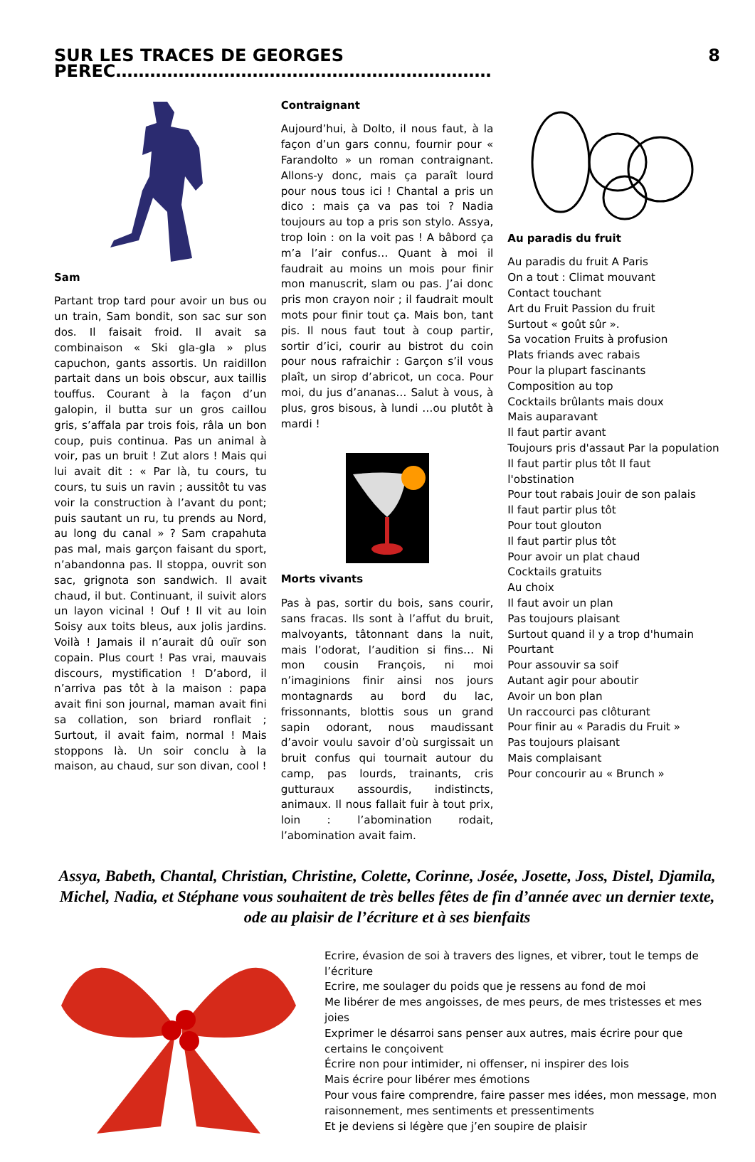SUR LES TRACES DE GEORGES PEREC………………………………………………………… 8
Sam
Partant trop tard pour avoir un bus ou un train, Sam bondit, son sac sur son dos. Il faisait froid. Il avait sa combinaison « Ski gla-gla » plus capuchon, gants assortis. Un raidillon partait dans un bois obscur, aux taillis touffus. Courant à la façon d’un galopin, il butta sur un gros caillou gris, s’affala par trois fois, râla un bon coup, puis continua. Pas un animal à voir, pas un bruit ! Zut alors ! Mais qui lui avait dit : « Par là, tu cours, tu cours, tu suis un ravin ; aussitôt tu vas voir la construction à l’avant du pont; puis sautant un ru, tu prends au Nord, au long du canal » ? Sam crapahuta pas mal, mais garçon faisant du sport, n’abandonna pas. Il stoppa, ouvrit son sac, grignota son sandwich. Il avait chaud, il but. Continuant, il suivit alors un layon vicinal ! Ouf ! Il vit au loin Soisy aux toits bleus, aux jolis jardins. Voilà ! Jamais il n’aurait dû ouïr son copain. Plus court ! Pas vrai, mauvais discours, mystification ! D’abord, il n’arriva pas tôt à la maison : papa avait fini son journal, maman avait fini sa collation, son briard ronflait ; Surtout, il avait faim, normal ! Mais stoppons là. Un soir conclu à la maison, au chaud, sur son divan, cool !
Contraignant
Aujourd’hui, à Dolto, il nous faut, à la façon d’un gars connu, fournir pour « Farandolto » un roman contraignant. Allons-y donc, mais ça paraît lourd pour nous tous ici ! Chantal a pris un dico : mais ça va pas toi ? Nadia toujours au top a pris son stylo. Assya, trop loin : on la voit pas ! A bâbord ça m’a l’air confus… Quant à moi il faudrait au moins un mois pour finir mon manuscrit, slam ou pas. J’ai donc pris mon crayon noir ; il faudrait moult mots pour finir tout ça. Mais bon, tant pis. Il nous faut tout à coup partir, sortir d’ici, courir au bistrot du coin pour nous rafraichir : Garçon s’il vous plaît, un sirop d’abricot, un coca. Pour moi, du jus d’ananas… Salut à vous, à plus, gros bisous, à lundi …ou plutôt à mardi !
Morts vivants
Pas à pas, sortir du bois, sans courir, sans fracas. Ils sont à l’affut du bruit, malvoyants, tâtonnant dans la nuit, mais l’odorat, l’audition si fins… Ni mon cousin François, ni moi n’imaginions finir ainsi nos jours montagnards au bord du lac, frissonnants, blottis sous un grand sapin odorant, nous maudissant d’avoir voulu savoir d’où surgissait un bruit confus qui tournait autour du camp, pas lourds, trainants, cris gutturaux assourdis, indistincts, animaux. Il nous fallait fuir à tout prix, loin : l’abomination rodait, l’abomination avait faim.
Au paradis du fruit
Au paradis du fruit A Paris
On a tout : Climat mouvant
Contact touchant
Art du Fruit Passion du fruit
Surtout « goût sûr ».
Sa vocation Fruits à profusion
Plats friands avec rabais
Pour la plupart fascinants
Composition au top
Cocktails brûlants mais doux
Mais auparavant
Il faut partir avant
Toujours pris d'assaut Par la population
Il faut partir plus tôt Il faut l'obstination
Pour tout rabais Jouir de son palais
Il faut partir plus tôt
Pour tout glouton
Il faut partir plus tôt
Pour avoir un plat chaud
Cocktails gratuits
Au choix
Il faut avoir un plan
Pas toujours plaisant
Surtout quand il y a trop d'humain
Pourtant
Pour assouvir sa soif
Autant agir pour aboutir
Avoir un bon plan
Un raccourci pas clôturant
Pour finir au « Paradis du Fruit »
Pas toujours plaisant
Mais complaisant
Pour concourir au « Brunch »
Assya, Babeth, Chantal, Christian, Christine, Colette, Corinne, Josée, Josette, Joss, Distel, Djamila, Michel, Nadia, et Stéphane vous souhaitent de très belles fêtes de fin d’année avec un dernier texte, ode au plaisir de l’écriture et à ses bienfaits
Ecrire, évasion de soi à travers des lignes, et vibrer, tout le temps de l’écriture
Ecrire, me soulager du poids que je ressens au fond de moi
Me libérer de mes angoisses, de mes peurs, de mes tristesses et mes joies
Exprimer le désarroi sans penser aux autres, mais écrire pour que certains le conçoivent
Écrire non pour intimider, ni offenser, ni inspirer des lois
Mais écrire pour libérer mes émotions
Pour vous faire comprendre, faire passer mes idées, mon message, mon raisonnement, mes sentiments et pressentiments
Et je deviens si légère que j’en soupire de plaisir